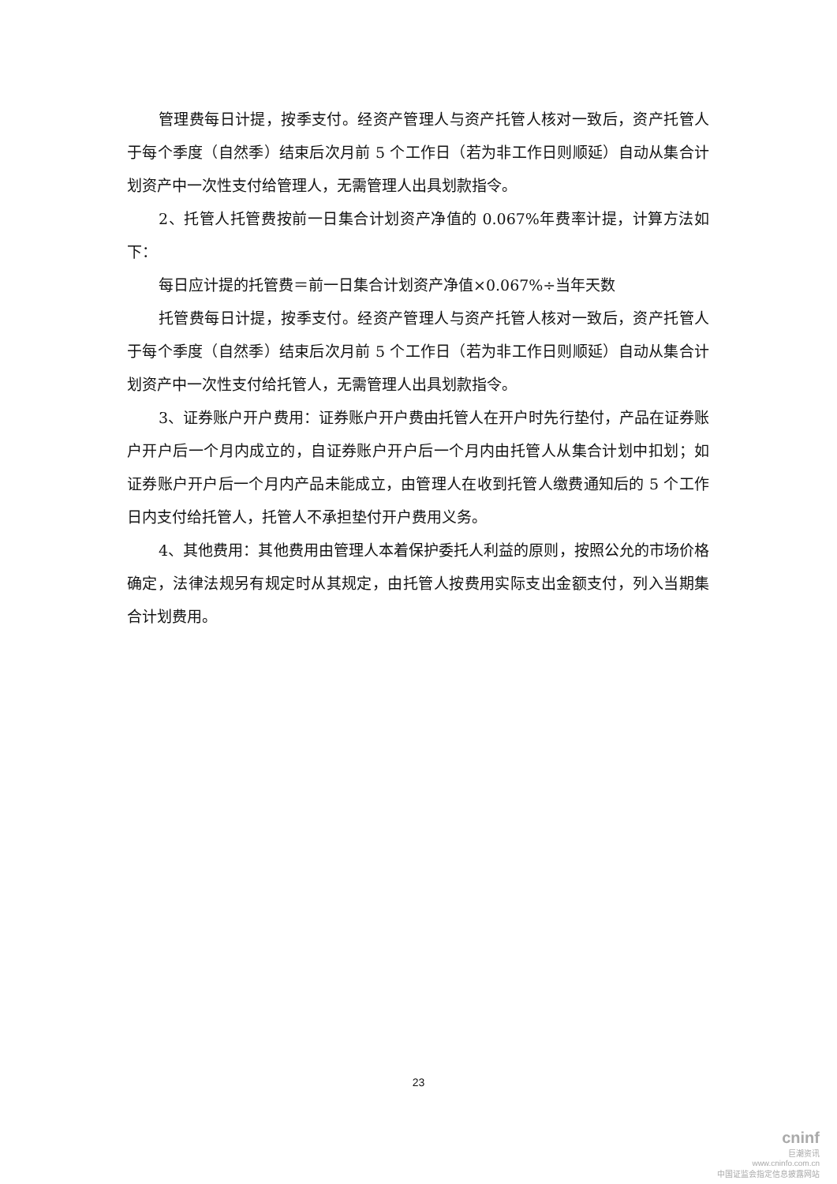管理费每日计提，按季支付。经资产管理人与资产托管人核对一致后，资产托管人于每个季度（自然季）结束后次月前 5 个工作日（若为非工作日则顺延）自动从集合计划资产中一次性支付给管理人，无需管理人出具划款指令。
2、托管人托管费按前一日集合计划资产净值的 0.067%年费率计提，计算方法如下：
每日应计提的托管费＝前一日集合计划资产净值×0.067%÷当年天数
托管费每日计提，按季支付。经资产管理人与资产托管人核对一致后，资产托管人于每个季度（自然季）结束后次月前 5 个工作日（若为非工作日则顺延）自动从集合计划资产中一次性支付给托管人，无需管理人出具划款指令。
3、证券账户开户费用：证券账户开户费由托管人在开户时先行垫付，产品在证券账户开户后一个月内成立的，自证券账户开户后一个月内由托管人从集合计划中扣划；如证券账户开户后一个月内产品未能成立，由管理人在收到托管人缴费通知后的 5 个工作日内支付给托管人，托管人不承担垫付开户费用义务。
4、其他费用：其他费用由管理人本着保护委托人利益的原则，按照公允的市场价格确定，法律法规另有规定时从其规定，由托管人按费用实际支出金额支付，列入当期集合计划费用。
23
cninf
巨潮资讯
www.cninfo.com.cn
中国证监会指定信息披露网站